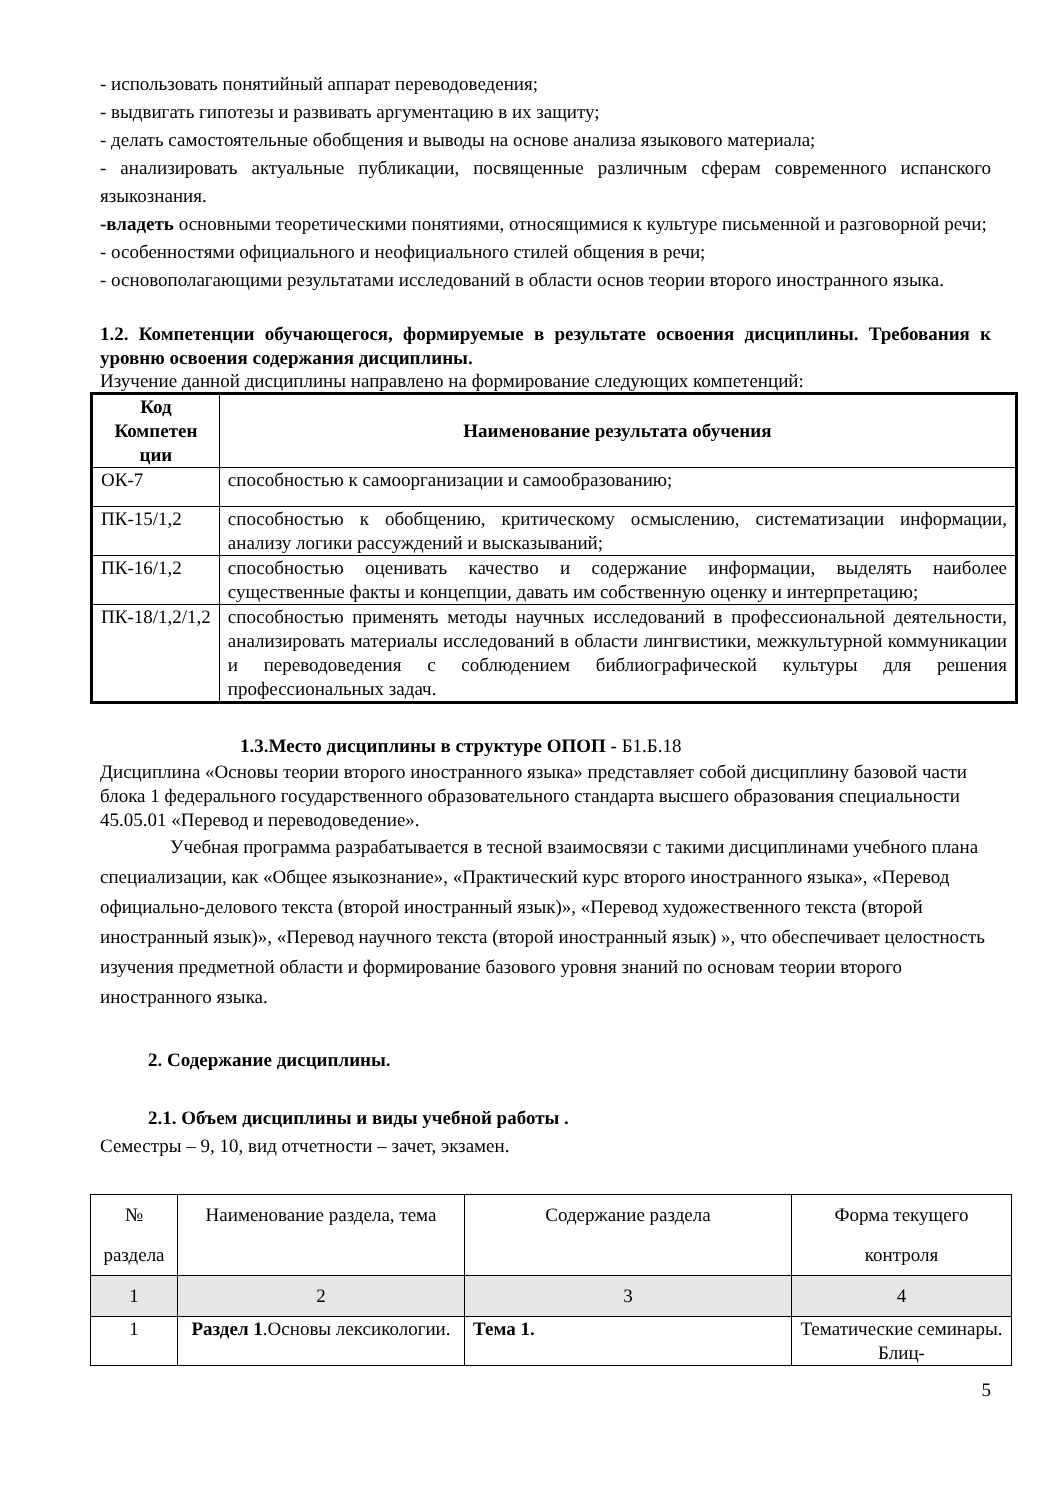- использовать понятийный аппарат переводоведения;
- выдвигать гипотезы и развивать аргументацию в их защиту;
- делать самостоятельные обобщения и выводы на основе анализа языкового материала;
- анализировать актуальные публикации, посвященные различным сферам современного испанского языкознания.
-владеть основными теоретическими понятиями, относящимися к культуре письменной и разговорной речи;
- особенностями официального и неофициального стилей общения в речи;
- основополагающими результатами исследований в области основ теории второго иностранного языка.
1.2. Компетенции обучающегося, формируемые в результате освоения дисциплины. Требования к уровню освоения содержания дисциплины.
Изучение данной дисциплины направлено на формирование следующих компетенций:
| Код Компетен ции | Наименование результата обучения |
| --- | --- |
| ОК-7 | способностью к самоорганизации и самообразованию; |
| ПК-15/1,2 | способностью к обобщению, критическому осмыслению, систематизации информации, анализу логики рассуждений и высказываний; |
| ПК-16/1,2 | способностью оценивать качество и содержание информации, выделять наиболее существенные факты и концепции, давать им собственную оценку и интерпретацию; |
| ПК-18/1,2/1,2 | способностью применять методы научных исследований в профессиональной деятельности, анализировать материалы исследований в области лингвистики, межкультурной коммуникации и переводоведения с соблюдением библиографической культуры для решения профессиональных задач. |
1.3.Место дисциплины в структуре ОПОП - Б1.Б.18
Дисциплина «Основы теории второго иностранного языка» представляет собой дисциплину базовой части блока 1 федерального государственного образовательного стандарта высшего образования специальности 45.05.01 «Перевод и переводоведение».
Учебная программа разрабатывается в тесной взаимосвязи с такими дисциплинами учебного плана специализации, как «Общее языкознание», «Практический курс второго иностранного языка», «Перевод официально-делового текста (второй иностранный язык)», «Перевод художественного текста (второй иностранный язык)», «Перевод научного текста (второй иностранный язык) », что обеспечивает целостность изучения предметной области и формирование базового уровня знаний по основам теории второго иностранного языка.
2. Содержание дисциплины.
2.1. Объем дисциплины и виды учебной работы .
Семестры – 9, 10, вид отчетности – зачет, экзамен.
| № раздела | Наименование раздела, тема | Содержание раздела | Форма текущего контроля |
| 1 | 2 | 3 | 4 |
| 1 | Раздел 1 .Основы лексикологии. | Тема 1. | Тематические семинары. Блиц- |
5